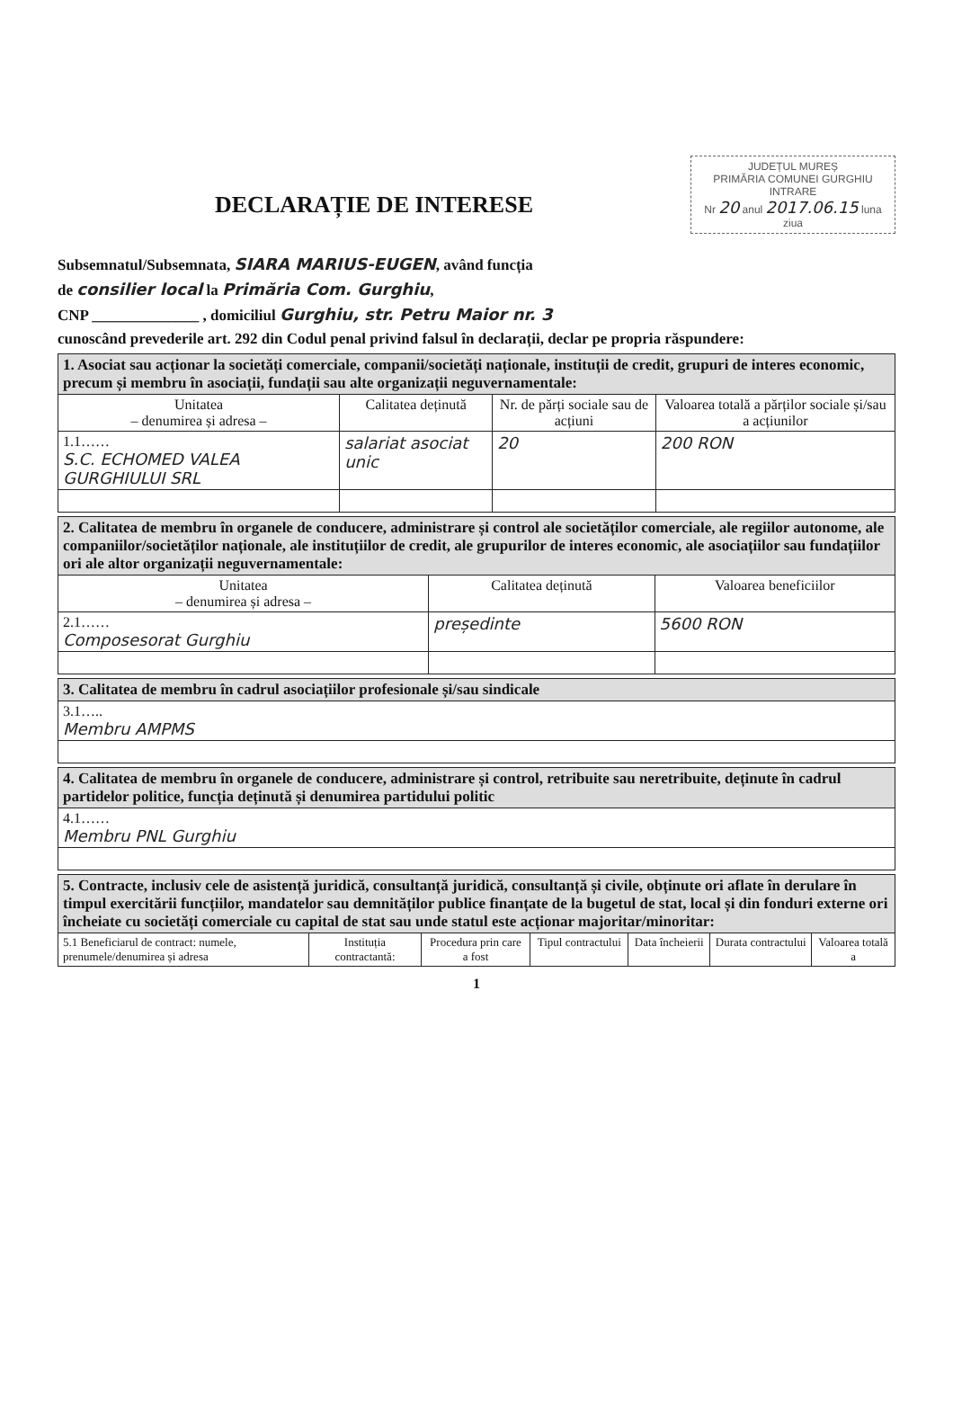JUDEȚUL MUREȘ
PRIMĂRIA COMUNEI GURGHIU
INTRARE
Nr 20 anul 2017.06.15 luna ziua
DECLARAȚIE DE INTERESE
Subsemnatul/Subsemnata, SIARA MARIUS-EUGEN, având funcția
de consilier local la Primăria Com. Gurghiu,
CNP ______________ , domiciliul Gurghiu, str. Petru Maior nr. 3
cunoscând prevederile art. 292 din Codul penal privind falsul în declarații, declar pe propria răspundere:
| 1. Asociat sau acționar la societăți comerciale, companii/societăți naționale, instituții de credit, grupuri de interes economic, precum și membru în asociații, fundații sau alte organizații neguvernamentale: | | | |
| Unitatea – denumirea și adresa – | Calitatea deținută | Nr. de părți sociale sau de acțiuni | Valoarea totală a părților sociale și/sau a acțiunilor |
| 1.1…… S.C. ECHOMED VALEA GURGHIULUI SRL | salariat asociat unic | 20 | 200 RON |
| 2. Calitatea de membru în organele de conducere, administrare și control ale societăților comerciale, ale regiilor autonome, ale companiilor/societăților naționale, ale instituțiilor de credit, ale grupurilor de interes economic, ale asociațiilor sau fundațiilor ori ale altor organizații neguvernamentale: | | |
| Unitatea – denumirea și adresa – | Calitatea deținută | Valoarea beneficiilor |
| 2.1…… Composesorat Gurghiu | președinte | 5600 RON |
| 3. Calitatea de membru în cadrul asociațiilor profesionale și/sau sindicale |
| 3.1….. Membru AMPMS |
| 4. Calitatea de membru în organele de conducere, administrare și control, retribuite sau neretribuite, deținute în cadrul partidelor politice, funcția deținută și denumirea partidului politic |
| 4.1…… Membru PNL Gurghiu |
| 5. Contracte, inclusiv cele de asistență juridică, consultanță juridică, consultanță și civile, obținute ori aflate în derulare în timpul exercitării funcțiilor, mandatelor sau demnităților publice finanțate de la bugetul de stat, local și din fonduri externe ori încheiate cu societăți comerciale cu capital de stat sau unde statul este acționar majoritar/minoritar: | | | | | | |
| 5.1 Beneficiarul de contract: numele, prenumele/denumirea și adresa | Instituția contractantă: | Procedura prin care a fost | Tipul contractului | Data încheierii | Durata contractului | Valoarea totală a |
1